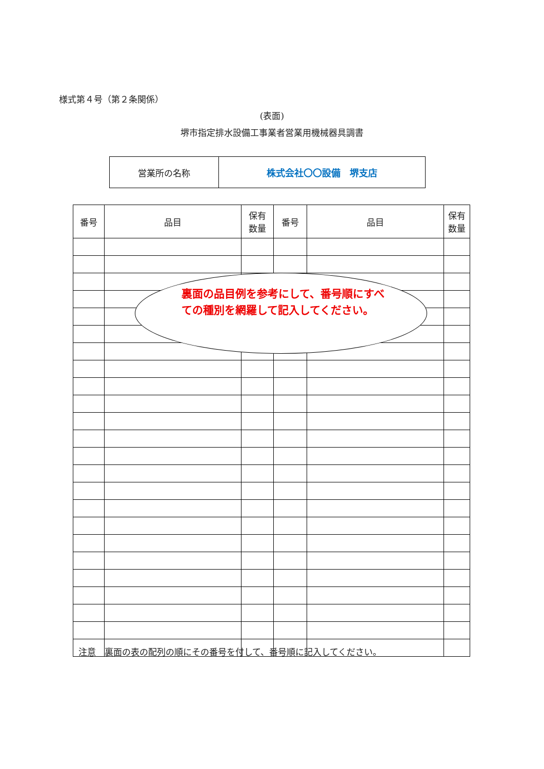様式第４号（第２条関係）
(表面)
堺市指定排水設備工事業者営業用機械器具調書
| 営業所の名称 | 株式会社〇〇設備 堺支店 |
| 番号 | 品目 | 保有 数量 | 番号 | 品目 | 保有 数量 |
| --- | --- | --- | --- | --- | --- |
裏面の品目例を参考にして、番号順にすべての種別を網羅して記入してください。
注意　裏面の表の配列の順にその番号を付して、番号順に記入してください。